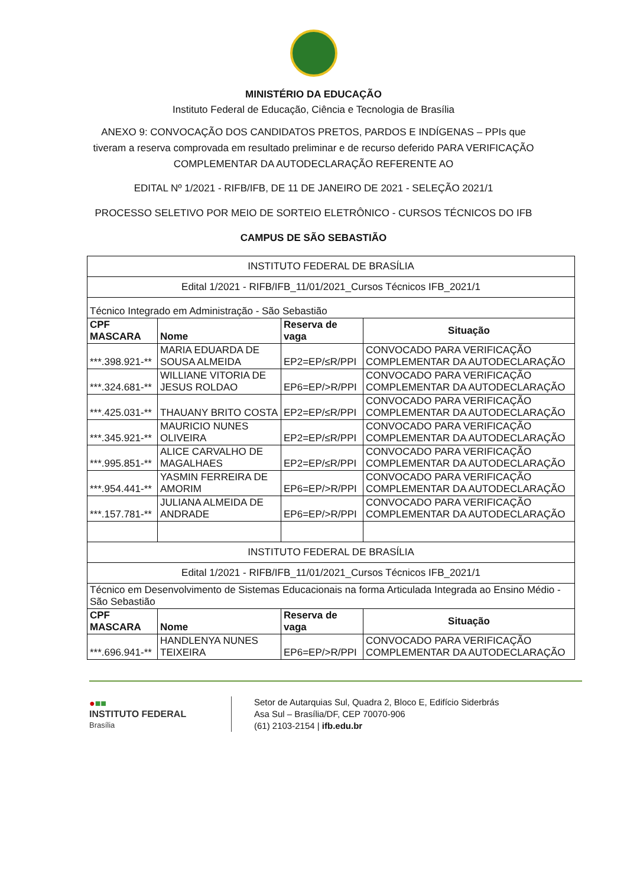MINISTÉRIO DA EDUCAÇÃO
Instituto Federal de Educação, Ciência e Tecnologia de Brasília
ANEXO 9: CONVOCAÇÃO DOS CANDIDATOS PRETOS, PARDOS E INDÍGENAS – PPIs que tiveram a reserva comprovada em resultado preliminar e de recurso deferido PARA VERIFICAÇÃO COMPLEMENTAR DA AUTODECLARAÇÃO REFERENTE AO
EDITAL Nº 1/2021 - RIFB/IFB, DE 11 DE JANEIRO DE 2021 - SELEÇÃO 2021/1
PROCESSO SELETIVO POR MEIO DE SORTEIO ELETRÔNICO - CURSOS TÉCNICOS DO IFB
CAMPUS DE SÃO SEBASTIÃO
| INSTITUTO FEDERAL DE BRASÍLIA | | | |
| Edital 1/2021 - RIFB/IFB_11/01/2021_Cursos Técnicos IFB_2021/1 | | | |
| Técnico Integrado em Administração - São Sebastião | | | |
| CPF MASCARA | Nome | Reserva de vaga | Situação |
| ***.398.921-** | MARIA EDUARDA DE SOUSA ALMEIDA | EP2=EP/≤R/PPI | CONVOCADO PARA VERIFICAÇÃO COMPLEMENTAR DA AUTODECLARAÇÃO |
| ***.324.681-** | WILLIANE VITORIA DE JESUS ROLDAO | EP6=EP/>R/PPI | CONVOCADO PARA VERIFICAÇÃO COMPLEMENTAR DA AUTODECLARAÇÃO |
| ***.425.031-** | THAUANY BRITO COSTA | EP2=EP/≤R/PPI | CONVOCADO PARA VERIFICAÇÃO COMPLEMENTAR DA AUTODECLARAÇÃO |
| ***.345.921-** | MAURICIO NUNES OLIVEIRA | EP2=EP/≤R/PPI | CONVOCADO PARA VERIFICAÇÃO COMPLEMENTAR DA AUTODECLARAÇÃO |
| ***.995.851-** | ALICE CARVALHO DE MAGALHAES | EP2=EP/≤R/PPI | CONVOCADO PARA VERIFICAÇÃO COMPLEMENTAR DA AUTODECLARAÇÃO |
| ***.954.441-** | YASMIN FERREIRA DE AMORIM | EP6=EP/>R/PPI | CONVOCADO PARA VERIFICAÇÃO COMPLEMENTAR DA AUTODECLARAÇÃO |
| ***.157.781-** | JULIANA ALMEIDA DE ANDRADE | EP6=EP/>R/PPI | CONVOCADO PARA VERIFICAÇÃO COMPLEMENTAR DA AUTODECLARAÇÃO |
| INSTITUTO FEDERAL DE BRASÍLIA | | | |
| Edital 1/2021 - RIFB/IFB_11/01/2021_Cursos Técnicos IFB_2021/1 | | | |
| Técnico em Desenvolvimento de Sistemas Educacionais na forma Articulada Integrada ao Ensino Médio - São Sebastião | | | |
| CPF MASCARA | Nome | Reserva de vaga | Situação |
| ***.696.941-** | HANDLENYA NUNES TEIXEIRA | EP6=EP/>R/PPI | CONVOCADO PARA VERIFICAÇÃO COMPLEMENTAR DA AUTODECLARAÇÃO |
●■■
INSTITUTO FEDERAL
Brasília
Setor de Autarquias Sul, Quadra 2, Bloco E, Edifício Siderbrás
Asa Sul – Brasília/DF, CEP 70070-906
(61) 2103-2154 | ifb.edu.br